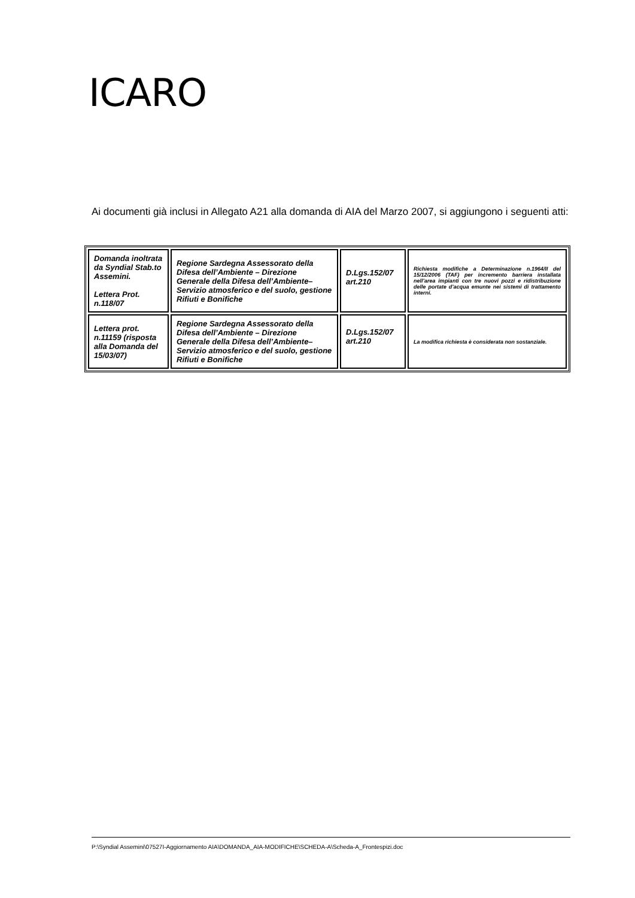ICARO
Ai documenti già inclusi in Allegato A21 alla domanda di AIA del Marzo 2007, si aggiungono i seguenti atti:
| Domanda inoltrata da Syndial Stab.to Assemini. Lettera Prot. n.118/07 | Regione Sardegna Assessorato della Difesa dell’Ambiente – Direzione Generale della Difesa dell’Ambiente– Servizio atmosferico e del suolo, gestione Rifiuti e Bonifiche | D.Lgs.152/07 art.210 | Richiesta modifiche a Determinazione n.1964/II del 15/12/2006 (TAF) per incremento barriera installata nell’area impianti con tre nuovi pozzi e ridistribuzione delle portate d’acqua emunte nei sistemi di trattamento interni. |
| Lettera prot. n.11159 (risposta alla Domanda del 15/03/07) | Regione Sardegna Assessorato della Difesa dell’Ambiente – Direzione Generale della Difesa dell’Ambiente– Servizio atmosferico e del suolo, gestione Rifiuti e Bonifiche | D.Lgs.152/07 art.210 | La modifica richiesta è considerata non sostanziale. |
P:\Syndial Assemini\07527I-Aggiornamento AIA\DOMANDA_AIA-MODIFICHE\SCHEDA-A\Scheda-A_Frontespizi.doc